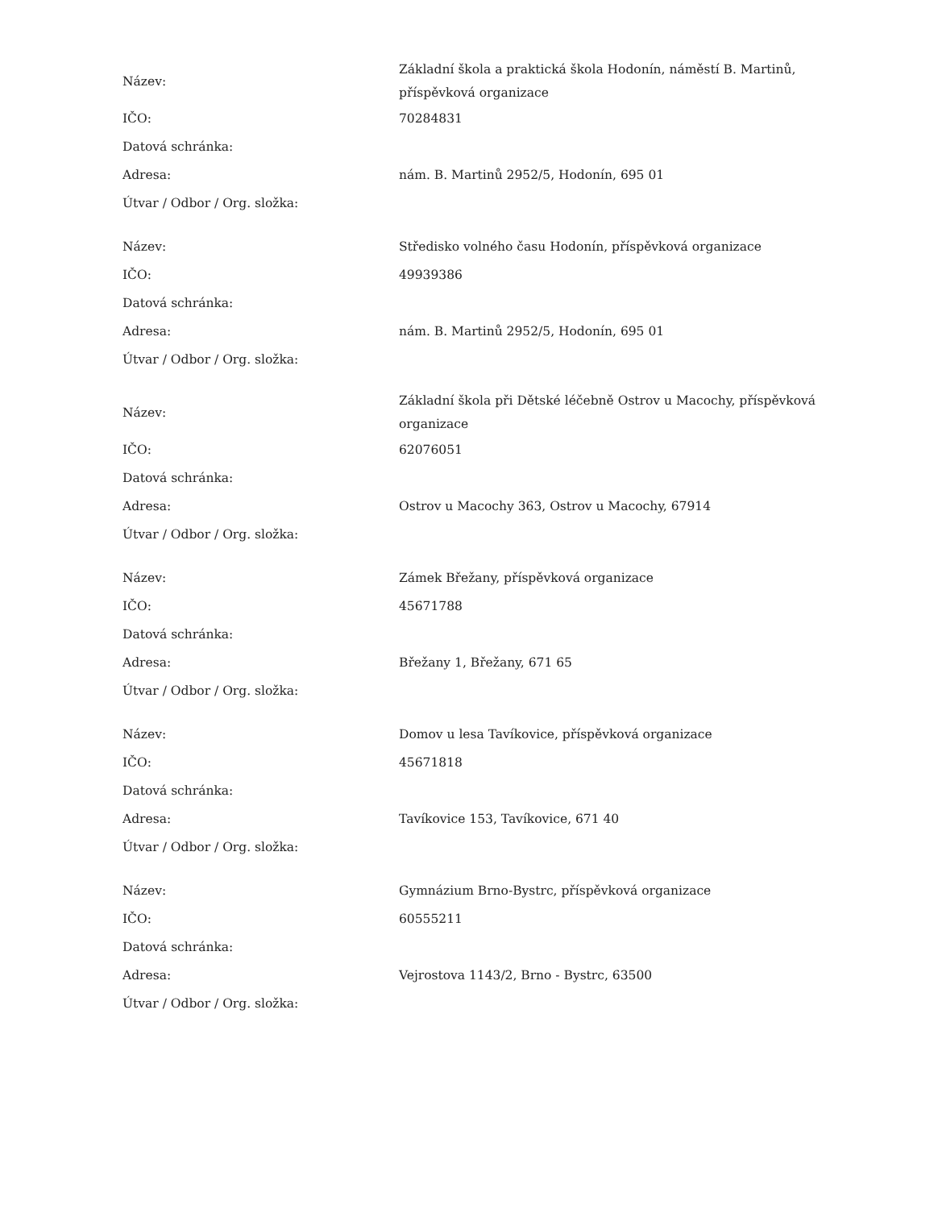| Název: | Základní škola a praktická škola Hodonín, náměstí B. Martinů, příspěvková organizace |
| IČO: | 70284831 |
| Datová schránka: | |
| Adresa: | nám. B. Martinů 2952/5, Hodonín, 695 01 |
| Útvar / Odbor / Org. složka: | |
| Název: | Středisko volného času Hodonín, příspěvková organizace |
| IČO: | 49939386 |
| Datová schránka: | |
| Adresa: | nám. B. Martinů 2952/5, Hodonín, 695 01 |
| Útvar / Odbor / Org. složka: | |
| Název: | Základní škola při Dětské léčebně Ostrov u Macochy, příspěvková organizace |
| IČO: | 62076051 |
| Datová schránka: | |
| Adresa: | Ostrov u Macochy 363, Ostrov u Macochy, 67914 |
| Útvar / Odbor / Org. složka: | |
| Název: | Zámek Břežany, příspěvková organizace |
| IČO: | 45671788 |
| Datová schránka: | |
| Adresa: | Břežany 1, Břežany, 671 65 |
| Útvar / Odbor / Org. složka: | |
| Název: | Domov u lesa Tavíkovice, příspěvková organizace |
| IČO: | 45671818 |
| Datová schránka: | |
| Adresa: | Tavíkovice 153, Tavíkovice, 671 40 |
| Útvar / Odbor / Org. složka: | |
| Název: | Gymnázium Brno-Bystrc, příspěvková organizace |
| IČO: | 60555211 |
| Datová schránka: | |
| Adresa: | Vejrostova 1143/2, Brno - Bystrc, 63500 |
| Útvar / Odbor / Org. složka: | |